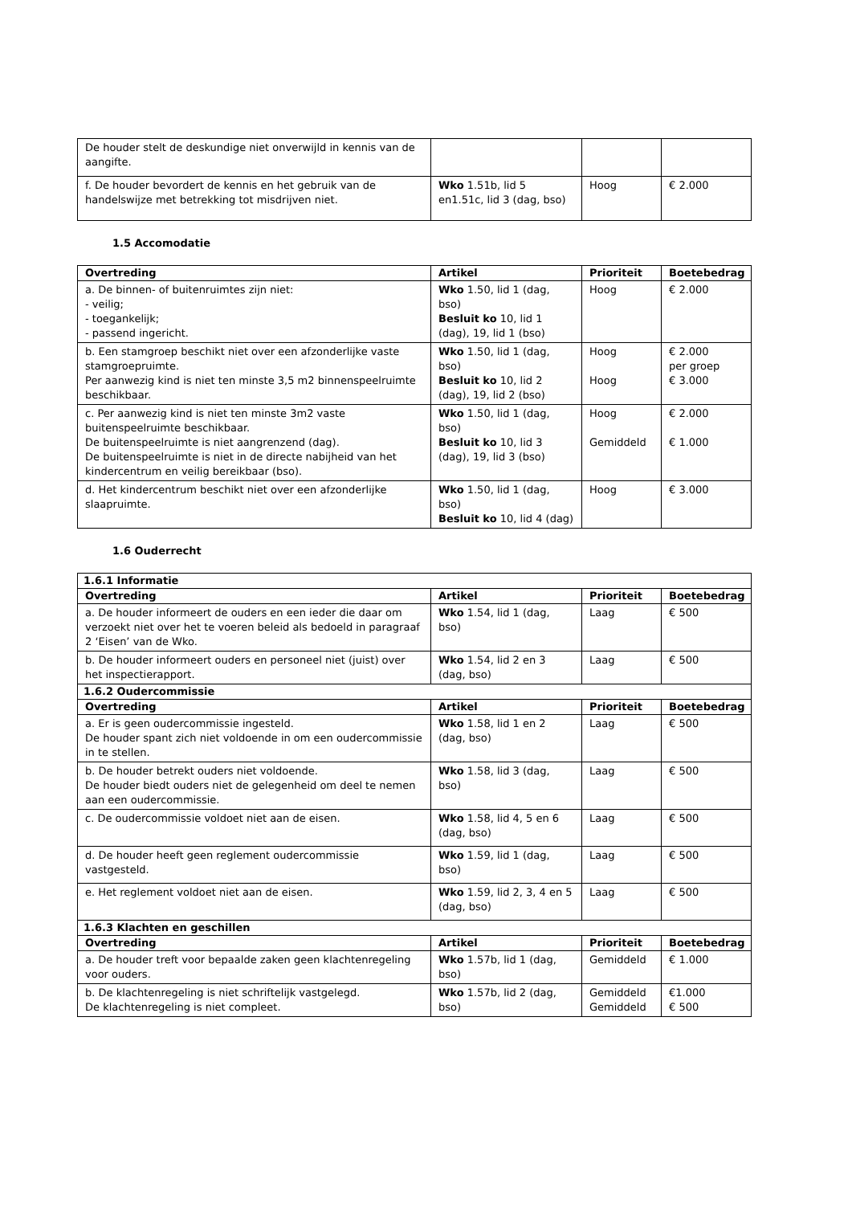| De houder stelt de deskundige niet onverwijld in kennis van de aangifte. | | | |
| f. De houder bevordert de kennis en het gebruik van de handelswijze met betrekking tot misdrijven niet. | Wko 1.51b, lid 5 en1.51c, lid 3 (dag, bso) | Hoog | € 2.000 |
1.5 Accomodatie
| Overtreding | Artikel | Prioriteit | Boetebedrag |
| --- | --- | --- | --- |
| a. De binnen- of buitenruimtes zijn niet: - veilig; - toegankelijk; - passend ingericht. | Wko 1.50, lid 1 (dag, bso) Besluit ko 10, lid 1 (dag), 19, lid 1 (bso) | Hoog | € 2.000 |
| b. Een stamgroep beschikt niet over een afzonderlijke vaste stamgroepruimte. Per aanwezig kind is niet ten minste 3,5 m2 binnenspeelruimte beschikbaar. | Wko 1.50, lid 1 (dag, bso) Besluit ko 10, lid 2 (dag), 19, lid 2 (bso) | Hoog Hoog | € 2.000 per groep € 3.000 |
| c. Per aanwezig kind is niet ten minste 3m2 vaste buitenspeelruimte beschikbaar. De buitenspeelruimte is niet aangrenzend (dag). De buitenspeelruimte is niet in de directe nabijheid van het kindercentrum en veilig bereikbaar (bso). | Wko 1.50, lid 1 (dag, bso) Besluit ko 10, lid 3 (dag), 19, lid 3 (bso) | Hoog Gemiddeld | € 2.000 € 1.000 |
| d. Het kindercentrum beschikt niet over een afzonderlijke slaapruimte. | Wko 1.50, lid 1 (dag, bso) Besluit ko 10, lid 4 (dag) | Hoog | € 3.000 |
1.6 Ouderrecht
| 1.6.1 Informatie | | | |
| Overtreding | Artikel | Prioriteit | Boetebedrag |
| a. De houder informeert de ouders en een ieder die daar om verzoekt niet over het te voeren beleid als bedoeld in paragraaf 2 ‘Eisen’ van de Wko. | Wko 1.54, lid 1 (dag, bso) | Laag | € 500 |
| b. De houder informeert ouders en personeel niet (juist) over het inspectierapport. | Wko 1.54, lid 2 en 3 (dag, bso) | Laag | € 500 |
| 1.6.2 Oudercommissie | | | |
| Overtreding | Artikel | Prioriteit | Boetebedrag |
| a. Er is geen oudercommissie ingesteld. De houder spant zich niet voldoende in om een oudercommissie in te stellen. | Wko 1.58, lid 1 en 2 (dag, bso) | Laag | € 500 |
| b. De houder betrekt ouders niet voldoende. De houder biedt ouders niet de gelegenheid om deel te nemen aan een oudercommissie. | Wko 1.58, lid 3 (dag, bso) | Laag | € 500 |
| c. De oudercommissie voldoet niet aan de eisen. | Wko 1.58, lid 4, 5 en 6 (dag, bso) | Laag | € 500 |
| d. De houder heeft geen reglement oudercommissie vastgesteld. | Wko 1.59, lid 1 (dag, bso) | Laag | € 500 |
| e. Het reglement voldoet niet aan de eisen. | Wko 1.59, lid 2, 3, 4 en 5 (dag, bso) | Laag | € 500 |
| 1.6.3 Klachten en geschillen | | | |
| Overtreding | Artikel | Prioriteit | Boetebedrag |
| a. De houder treft voor bepaalde zaken geen klachtenregeling voor ouders. | Wko 1.57b, lid 1 (dag, bso) | Gemiddeld | € 1.000 |
| b. De klachtenregeling is niet schriftelijk vastgelegd. De klachtenregeling is niet compleet. | Wko 1.57b, lid 2 (dag, bso) | Gemiddeld Gemiddeld | €1.000 € 500 |